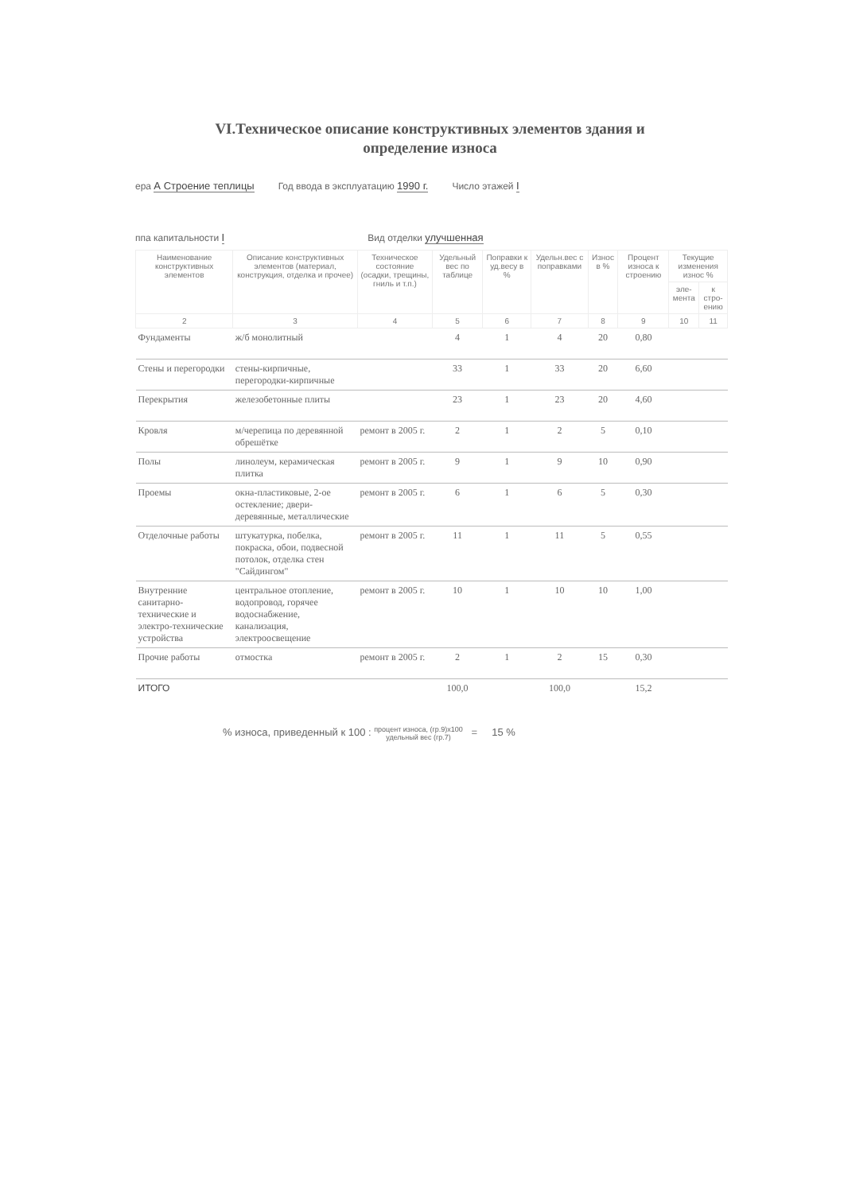VI.Техническое описание конструктивных элементов здания и
определение износа
ера А Строение теплицы Год ввода в эксплуатацию 1990 г. Число этажей I
ппа капитальности I Вид отделки улучшенная
| Наименование конструктивных элементов | Описание конструктивных элементов (материал, конструкция, отделка и прочее) | Техническое состояние (осадки, трещины, гниль и т.п.) | Удельный вес по таблице | Поправки к уд.весу в % | Удельн.вес с поправками | Износ в % | Процент износа к строению | Текущие изменения износ % | |
| --- | --- | --- | --- | --- | --- | --- | --- | --- | --- |
| | | | | | | | | эле-мента | к стро-ению |
| 2 | 3 | 4 | 5 | 6 | 7 | 8 | 9 | 10 | 11 |
| Фундаменты | ж/б монолитный | | 4 | 1 | 4 | 20 | 0,80 | | |
| Стены и перегородки | стены-кирпичные, перегородки-кирпичные | | 33 | 1 | 33 | 20 | 6,60 | | |
| Перекрытия | железобетонные плиты | | 23 | 1 | 23 | 20 | 4,60 | | |
| Кровля | м/черепица по деревянной обрешётке | ремонт в 2005 г. | 2 | 1 | 2 | 5 | 0,10 | | |
| Полы | линолеум, керамическая плитка | ремонт в 2005 г. | 9 | 1 | 9 | 10 | 0,90 | | |
| Проемы | окна-пластиковые, 2-ое остекление; двери-деревянные, металлические | ремонт в 2005 г. | 6 | 1 | 6 | 5 | 0,30 | | |
| Отделочные работы | штукатурка, побелка, покраска, обои, подвесной потолок, отделка стен "Сайдингом" | ремонт в 2005 г. | 11 | 1 | 11 | 5 | 0,55 | | |
| Внутренние санитарно-технические и электро-технические устройства | центральное отопление, водопровод, горячее водоснабжение, канализация, электроосвещение | ремонт в 2005 г. | 10 | 1 | 10 | 10 | 1,00 | | |
| Прочие работы | отмостка | ремонт в 2005 г. | 2 | 1 | 2 | 15 | 0,30 | | |
| ИТОГО | | | 100,0 | | 100,0 | | 15,2 | | |
% износа, приведенный к 100 : процент износа, (гр.9)х100
удельный вес (гр.7) = 15 %